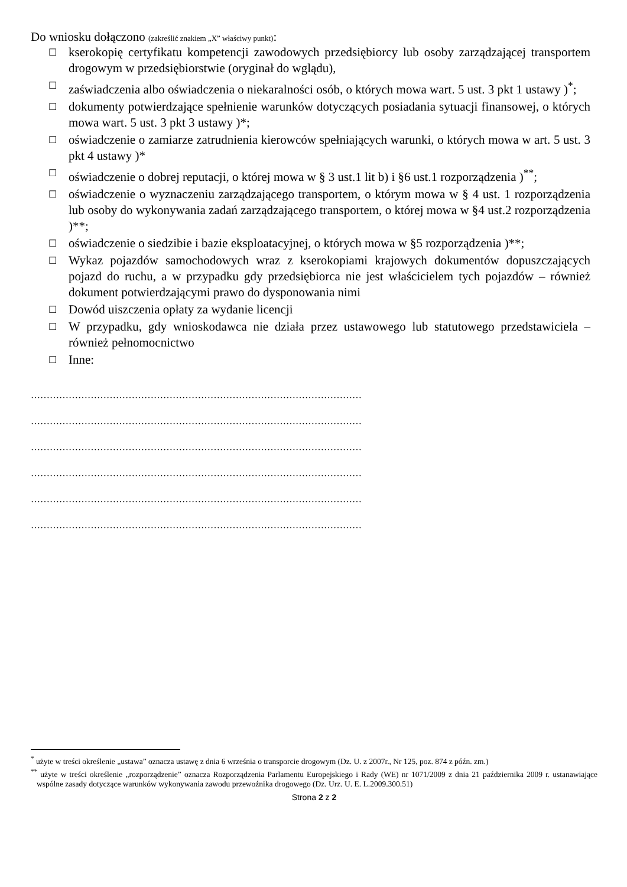Do wniosku dołączono (zakreślić znakiem „X” właściwy punkt):
☐ kserokopię certyfikatu kompetencji zawodowych przedsiębiorcy lub osoby zarządzającej transportem drogowym w przedsiębiorstwie (oryginał do wglądu),
☐ zaświadczenia albo oświadczenia o niekaralności osób, o których mowa wart. 5 ust. 3 pkt 1 ustawy )<sup>*</sup>;
☐ dokumenty potwierdzające spełnienie warunków dotyczących posiadania sytuacji finansowej, o których mowa wart. 5 ust. 3 pkt 3 ustawy )*;
☐ oświadczenie o zamiarze zatrudnienia kierowców spełniających warunki, o których mowa w art. 5 ust. 3 pkt 4 ustawy )*
☐ oświadczenie o dobrej reputacji, o której mowa w § 3 ust.1 lit b) i §6 ust.1 rozporządzenia )<sup>**</sup>;
☐ oświadczenie o wyznaczeniu zarządzającego transportem, o którym mowa w § 4 ust. 1 rozporządzenia lub osoby do wykonywania zadań zarządzającego transportem, o której mowa w §4 ust.2 rozporządzenia )**;
☐ oświadczenie o siedzibie i bazie eksploatacyjnej, o których mowa w §5 rozporządzenia )**;
☐ Wykaz pojazdów samochodowych wraz z kserokopiami krajowych dokumentów dopuszczających pojazd do ruchu, a w przypadku gdy przedsiębiorca nie jest właścicielem tych pojazdów – również dokument potwierdzającymi prawo do dysponowania nimi
☐ Dowód uiszczenia opłaty za wydanie licencji
☐ W przypadku, gdy wnioskodawca nie działa przez ustawowego lub statutowego przedstawiciela – również pełnomocnictwo
☐ Inne:
……………………………………………………………………………………………
……………………………………………………………………………………………
……………………………………………………………………………………………
……………………………………………………………………………………………
……………………………………………………………………………………………
……………………………………………………………………………………………
<sup>*</sup> użyte w treści określenie „ustawa” oznacza ustawę z dnia 6 września o transporcie drogowym (Dz. U. z 2007r., Nr 125, poz. 874 z późn. zm.)
<sup>**</sup> użyte w treści określenie „rozporządzenie” oznacza Rozporządzenia Parlamentu Europejskiego i Rady (WE) nr 1071/2009 z dnia 21 października 2009 r. ustanawiające wspólne zasady dotyczące warunków wykonywania zawodu przewoźnika drogowego (Dz. Urz. U. E. L.2009.300.51)
Strona 2 z 2